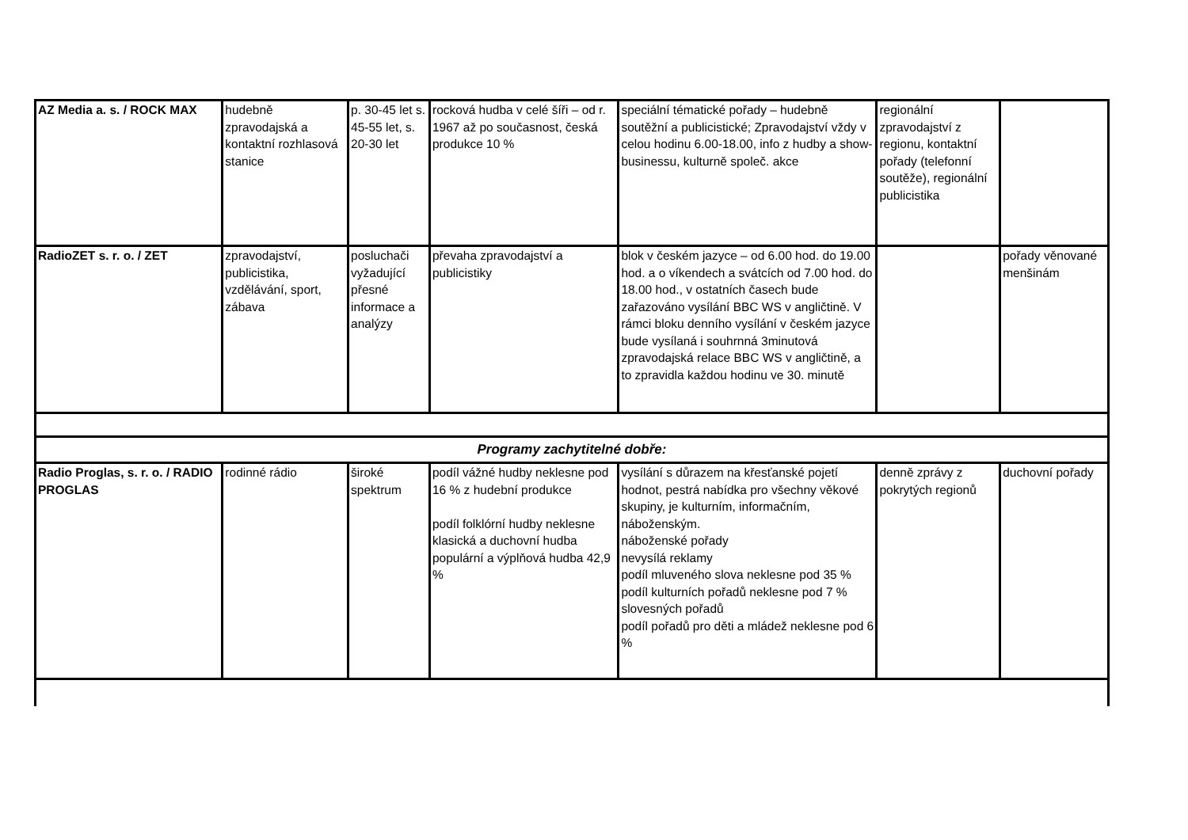| AZ Media a. s. / ROCK MAX | hudebně zpravodajská a kontaktní rozhlasová stanice | p. 30-45 let s. 45-55 let, s. 20-30 let | rocková hudba v celé šíři – od r. 1967 až po současnost, česká produkce 10 % | speciální tématické pořady – hudebně soutěžní a publicistické; Zpravodajství vždy v celou hodinu 6.00-18.00, info z hudby a show-businessu, kulturně společ. akce | regionální zpravodajství z regionu, kontaktní pořady (telefonní soutěže), regionální publicistika | |
| RadioZET s. r. o. / ZET | zpravodajství, publicistika, vzdělávání, sport, zábava | posluchači vyžadující přesné informace a analýzy | převaha zpravodajství a publicistiky | blok v českém jazyce – od 6.00 hod. do 19.00 hod. a o víkendech a svátcích od 7.00 hod. do 18.00 hod., v ostatních časech bude zařazováno vysílání BBC WS v angličtině. V rámci bloku denního vysílání v českém jazyce bude vysílaná i souhrnná 3minutová zpravodajská relace BBC WS v angličtině, a to zpravidla každou hodinu ve 30. minutě | | pořady věnované menšinám |
| Programy zachytitelné dobře: | | | | | | |
| Radio Proglas, s. r. o. / RADIO PROGLAS | rodinné rádio | široké spektrum | podíl vážné hudby neklesne pod 16 % z hudební produkce podíl folklórní hudby neklesne klasická a duchovní hudba populární a výplňová hudba 42,9 % | vysílání s důrazem na křesťanské pojetí hodnot, pestrá nabídka pro všechny věkové skupiny, je kulturním, informačním, náboženským. náboženské pořady nevysílá reklamy podíl mluveného slova neklesne pod 35 % podíl kulturních pořadů neklesne pod 7 % slovesných pořadů podíl pořadů pro děti a mládež neklesne pod 6 % | denně zprávy z pokrytých regionů | duchovní pořady |